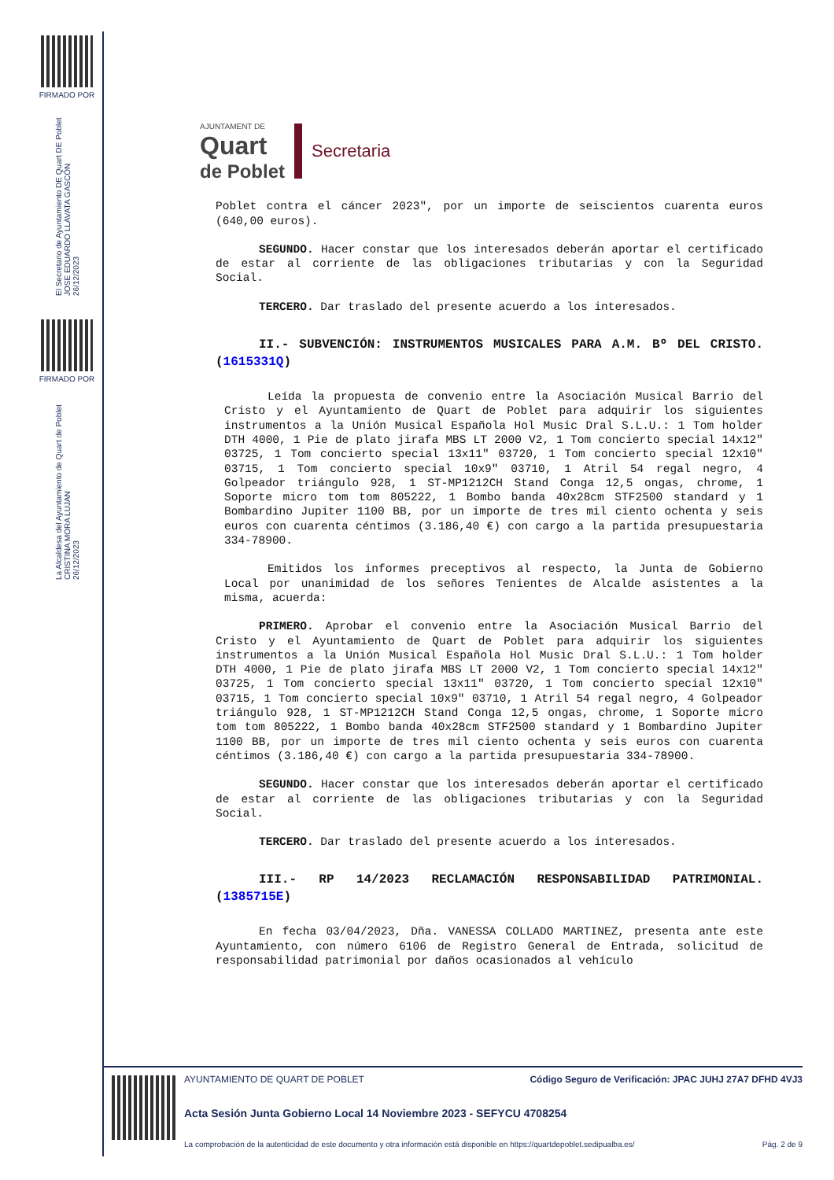FIRMADO POR
El Secretario de Ayuntamiento DE Quart DE Poblet
JOSE EDUARDO LLAVATA GASCÓN
26/12/2023
FIRMADO POR
La Alcaldesa del Ayuntamiento de Quart de Poblet
CRISTINA MORA LUJAN
26/12/2023
AJUNTAMENT DE
Quart
de Poblet
Secretaria
Poblet contra el cáncer 2023", por un importe de seiscientos cuarenta euros (640,00 euros).
SEGUNDO. Hacer constar que los interesados deberán aportar el certificado de estar al corriente de las obligaciones tributarias y con la Seguridad Social.
TERCERO. Dar traslado del presente acuerdo a los interesados.
II.- SUBVENCIÓN: INSTRUMENTOS MUSICALES PARA A.M. Bº DEL CRISTO. (1615331Q)
Leída la propuesta de convenio entre la Asociación Musical Barrio del Cristo y el Ayuntamiento de Quart de Poblet para adquirir los siguientes instrumentos a la Unión Musical Española Hol Music Dral S.L.U.: 1 Tom holder DTH 4000, 1 Pie de plato jirafa MBS LT 2000 V2, 1 Tom concierto special 14x12" 03725, 1 Tom concierto special 13x11" 03720, 1 Tom concierto special 12x10" 03715, 1 Tom concierto special 10x9" 03710, 1 Atril 54 regal negro, 4 Golpeador triángulo 928, 1 ST-MP1212CH Stand Conga 12,5 ongas, chrome, 1 Soporte micro tom tom 805222, 1 Bombo banda 40x28cm STF2500 standard y 1 Bombardino Jupiter 1100 BB, por un importe de tres mil ciento ochenta y seis euros con cuarenta céntimos (3.186,40 €) con cargo a la partida presupuestaria 334-78900.
Emitidos los informes preceptivos al respecto, la Junta de Gobierno Local por unanimidad de los señores Tenientes de Alcalde asistentes a la misma, acuerda:
PRIMERO. Aprobar el convenio entre la Asociación Musical Barrio del Cristo y el Ayuntamiento de Quart de Poblet para adquirir los siguientes instrumentos a la Unión Musical Española Hol Music Dral S.L.U.: 1 Tom holder DTH 4000, 1 Pie de plato jirafa MBS LT 2000 V2, 1 Tom concierto special 14x12" 03725, 1 Tom concierto special 13x11" 03720, 1 Tom concierto special 12x10" 03715, 1 Tom concierto special 10x9" 03710, 1 Atril 54 regal negro, 4 Golpeador triángulo 928, 1 ST-MP1212CH Stand Conga 12,5 ongas, chrome, 1 Soporte micro tom tom 805222, 1 Bombo banda 40x28cm STF2500 standard y 1 Bombardino Jupiter 1100 BB, por un importe de tres mil ciento ochenta y seis euros con cuarenta céntimos (3.186,40 €) con cargo a la partida presupuestaria 334-78900.
SEGUNDO. Hacer constar que los interesados deberán aportar el certificado de estar al corriente de las obligaciones tributarias y con la Seguridad Social.
TERCERO. Dar traslado del presente acuerdo a los interesados.
III.- RP 14/2023 RECLAMACIÓN RESPONSABILIDAD PATRIMONIAL. (1385715E)
En fecha 03/04/2023, Dña. VANESSA COLLADO MARTINEZ, presenta ante este Ayuntamiento, con número 6106 de Registro General de Entrada, solicitud de responsabilidad patrimonial por daños ocasionados al vehículo
AYUNTAMIENTO DE QUART DE POBLET Código Seguro de Verificación: JPAC JUHJ 27A7 DFHD 4VJ3
Acta Sesión Junta Gobierno Local 14 Noviembre 2023 - SEFYCU 4708254
La comprobación de la autenticidad de este documento y otra información está disponible en https://quartdepoblet.sedipualba.es/ Pág. 2 de 9